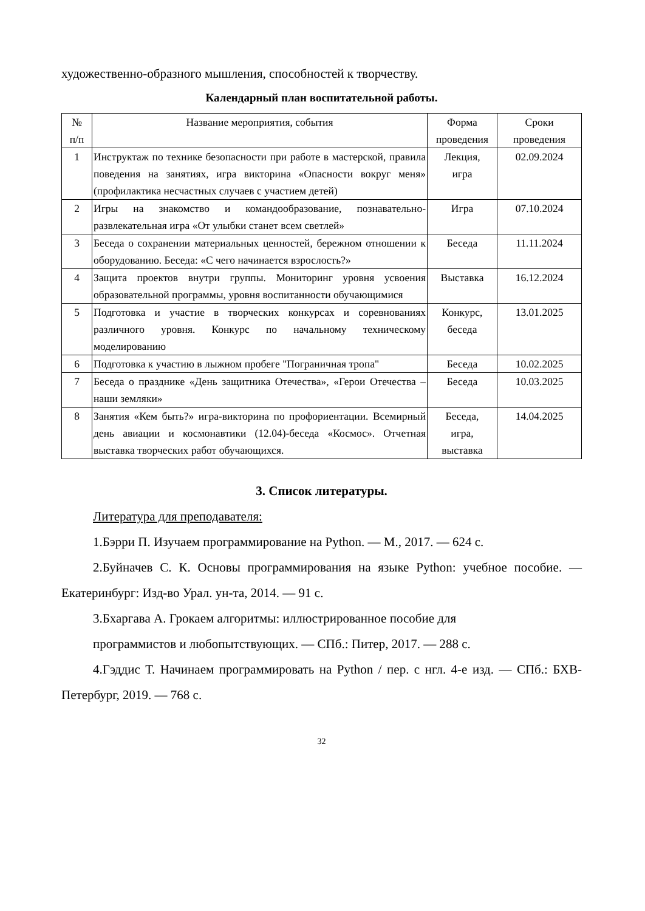художественно-образного мышления, способностей к творчеству.
Календарный план воспитательной работы.
| № п/п | Название мероприятия, события | Форма проведения | Сроки проведения |
| --- | --- | --- | --- |
| 1 | Инструктаж по технике безопасности при работе в мастерской, правила поведения на занятиях, игра викторина «Опасности вокруг меня» (профилактика несчастных случаев с участием детей) | Лекция, игра | 02.09.2024 |
| 2 | Игры на знакомство и командообразование, познавательно-развлекательная игра «От улыбки станет всем светлей» | Игра | 07.10.2024 |
| 3 | Беседа о сохранении материальных ценностей, бережном отношении к оборудованию. Беседа: «С чего начинается взрослость?» | Беседа | 11.11.2024 |
| 4 | Защита проектов внутри группы. Мониторинг уровня усвоения образовательной программы, уровня воспитанности обучающимися | Выставка | 16.12.2024 |
| 5 | Подготовка и участие в творческих конкурсах и соревнованиях различного уровня. Конкурс по начальному техническому моделированию | Конкурс, беседа | 13.01.2025 |
| 6 | Подготовка к участию в лыжном пробеге "Пограничная тропа" | Беседа | 10.02.2025 |
| 7 | Беседа о празднике «День защитника Отечества», «Герои Отечества – наши земляки» | Беседа | 10.03.2025 |
| 8 | Занятия «Кем быть?» игра-викторина по профориентации. Всемирный день авиации и космонавтики (12.04)-беседа «Космос». Отчетная выставка творческих работ обучающихся. | Беседа, игра, выставка | 14.04.2025 |
3. Список литературы.
Литература для преподавателя:
1.Бэрри П. Изучаем программирование на Python. — М., 2017. — 624 с.
2.Буйначев С. К. Основы программирования на языке Python: учебное пособие. — Екатеринбург: Изд-во Урал. ун-та, 2014. — 91 с.
3.Бхаргава А. Грокаем алгоритмы: иллюстрированное пособие для
программистов и любопытствующих. — СПб.: Питер, 2017. — 288 с.
4.Гэддис Т. Начинаем программировать на Python / пер. с нгл. 4-е изд. — СПб.: БХВ-Петербург, 2019. — 768 с.
32